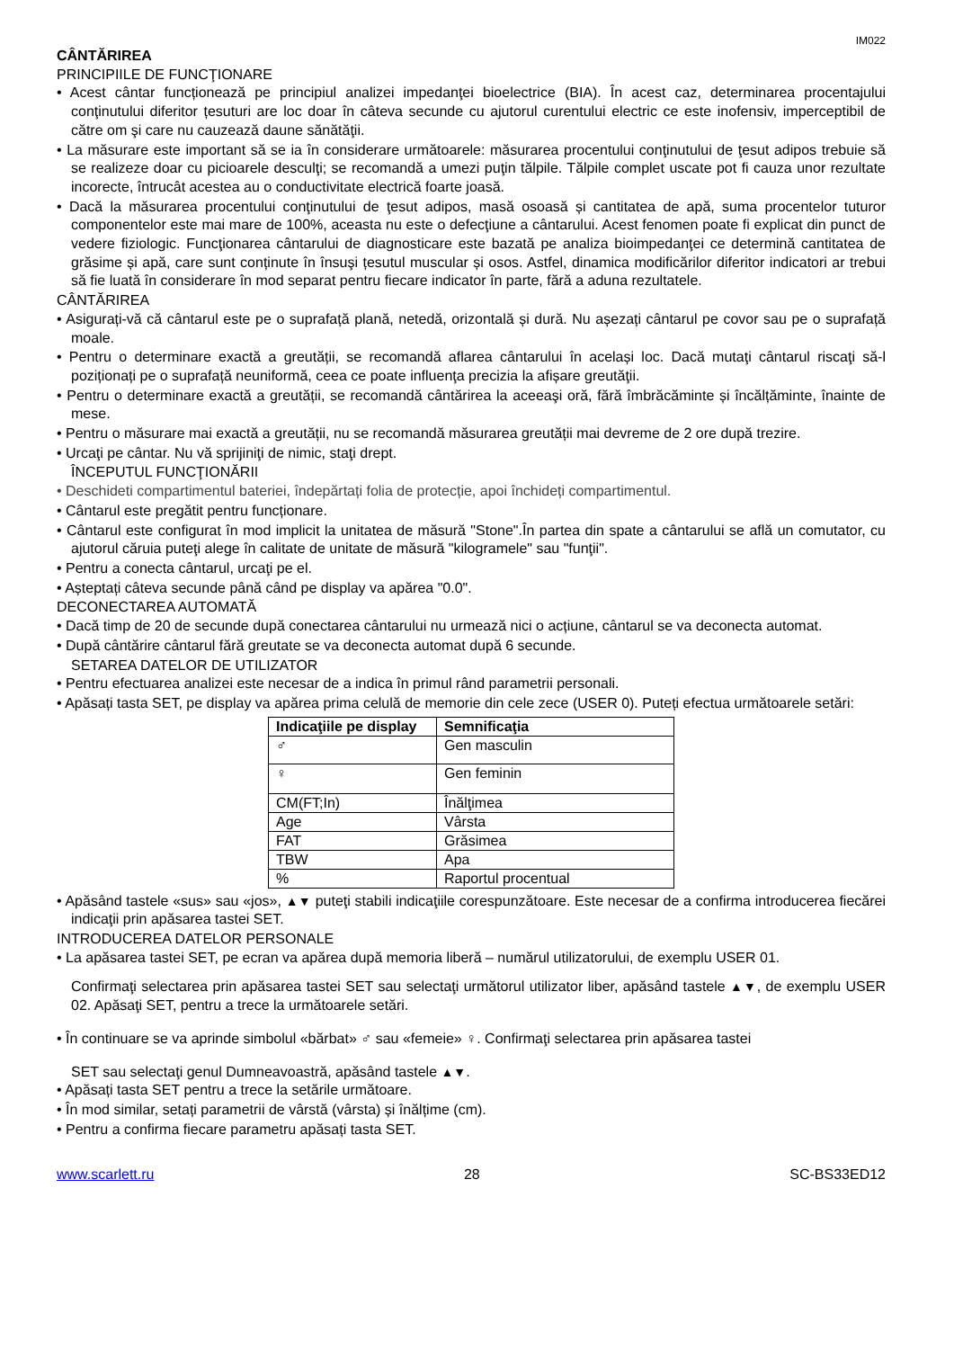IM022
CÂNTĂRIREA
PRINCIPIILE DE FUNCŢIONARE
• Acest cântar funcționează pe principiul analizei impedanţei bioelectrice (BIA). În acest caz, determinarea procentajului conţinutului diferitor țesuturi are loc doar în câteva secunde cu ajutorul curentului electric ce este inofensiv, imperceptibil de către om şi care nu cauzează daune sănătăţii.
• La măsurare este important să se ia în considerare următoarele: măsurarea procentului conţinutului de ţesut adipos trebuie să se realizeze doar cu picioarele desculţi; se recomandă a umezi puţin tălpile. Tălpile complet uscate pot fi cauza unor rezultate incorecte, întrucât acestea au o conductivitate electrică foarte joasă.
• Dacă la măsurarea procentului conţinutului de ţesut adipos, masă osoasă și cantitatea de apă, suma procentelor tuturor componentelor este mai mare de 100%, aceasta nu este o defecţiune a cântarului. Acest fenomen poate fi explicat din punct de vedere fiziologic. Funcţionarea cântarului de diagnosticare este bazată pe analiza bioimpedanţei ce determină cantitatea de grăsime și apă, care sunt conținute în însuşi țesutul muscular și osos. Astfel, dinamica modificărilor diferitor indicatori ar trebui să fie luată în considerare în mod separat pentru fiecare indicator în parte, fără a aduna rezultatele.
CÂNTĂRIREA
• Asigurați-vă că cântarul este pe o suprafață plană, netedă, orizontală și dură. Nu așezați cântarul pe covor sau pe o suprafață moale.
• Pentru o determinare exactă a greutății, se recomandă aflarea cântarului în același loc. Dacă mutaţi cântarul riscaţi să-l poziționați pe o suprafață neuniformă, ceea ce poate influenţa precizia la afișare greutăţii.
• Pentru o determinare exactă a greutății, se recomandă cântărirea la aceeaşi oră, fără îmbrăcăminte și încălțăminte, înainte de mese.
• Pentru o măsurare mai exactă a greutății, nu se recomandă măsurarea greutății mai devreme de 2 ore după trezire.
• Urcaţi pe cântar. Nu vă sprijiniţi de nimic, staţi drept.
ÎNCEPUTUL FUNCŢIONĂRII
• Deschideti compartimentul bateriei, îndepărtați folia de protecție, apoi închideți compartimentul.
• Cântarul este pregătit pentru funcționare.
• Cântarul este configurat în mod implicit la unitatea de măsură "Stone".În partea din spate a cântarului se află un comutator, cu ajutorul căruia puteţi alege în calitate de unitate de măsură "kilogramele" sau "funţii".
• Pentru a conecta cântarul, urcaţi pe el.
• Așteptați câteva secunde până când pe display va apărea "0.0".
DECONECTAREA AUTOMATĂ
• Dacă timp de 20 de secunde după conectarea cântarului nu urmează nici o acțiune, cântarul se va deconecta automat.
• După cântărire cântarul fără greutate se va deconecta automat după 6 secunde.
SETAREA DATELOR DE UTILIZATOR
• Pentru efectuarea analizei este necesar de a indica în primul rând parametrii personali.
• Apăsați tasta SET, pe display va apărea prima celulă de memorie din cele zece (USER 0). Puteți efectua următoarele setări:
| Indicaţiile pe display | Semnificaţia |
| --- | --- |
| ♂ | Gen masculin |
| ♀ | Gen feminin |
| CM(FT;In) | Înălţimea |
| Age | Vârsta |
| FAT | Grăsimea |
| TBW | Apa |
| % | Raportul procentual |
• Apăsând tastele «sus» sau «jos», ▲▼ puteţi stabili indicaţiile corespunzătoare. Este necesar de a confirma introducerea fiecărei indicaţii prin apăsarea tastei SET.
INTRODUCEREA DATELOR PERSONALE
• La apăsarea tastei SET, pe ecran va apărea după memoria liberă – numărul utilizatorului, de exemplu USER 01.
Confirmaţi selectarea prin apăsarea tastei SET sau selectaţi următorul utilizator liber, apăsând tastele ▲▼, de exemplu USER 02. Apăsaţi SET, pentru a trece la următoarele setări.
• În continuare se va aprinde simbolul «bărbat» ♂ sau «femeie» ♀. Confirmaţi selectarea prin apăsarea tastei
SET sau selectaţi genul Dumneavoastră, apăsând tastele ▲▼.
• Apăsați tasta SET pentru a trece la setările următoare.
• În mod similar, setați parametrii de vârstă (vârsta) și înălțime (cm).
• Pentru a confirma fiecare parametru apăsați tasta SET.
www.scarlett.ru 28 SC-BS33ED12